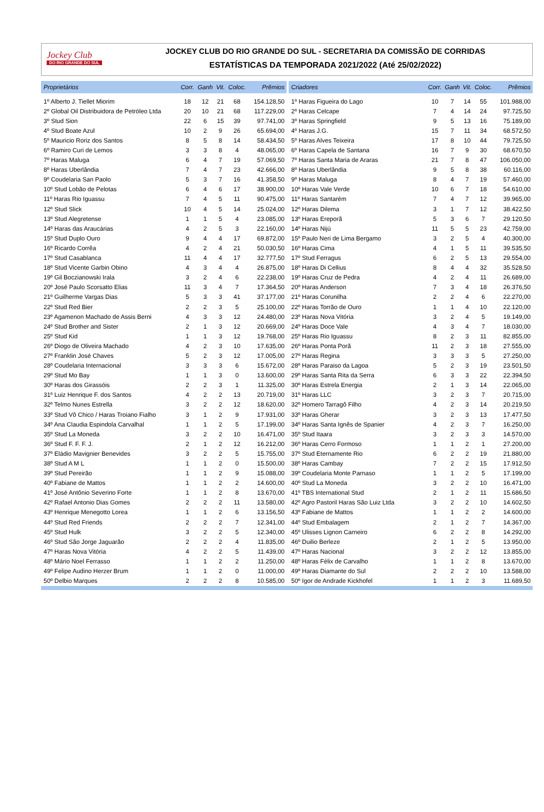Jockey Club
DO RIO GRANDE DO SUL
JOCKEY CLUB DO RIO GRANDE DO SUL - SECRETARIA DA COMISSÃO DE CORRIDAS
ESTATÍSTICAS DA TEMPORADA 2021/2022 (Até 25/02/2022)
| Proprietários | Corr. | Ganh | Vit. | Coloc. | Prêmios |
| --- | --- | --- | --- | --- | --- |
| 1º Alberto J. Tiellet Miorim | 18 | 12 | 21 | 68 | 154.128,50 |
| 2º Global Oil Distribuidora de Petróleo Ltda | 20 | 10 | 21 | 68 | 117.229,00 |
| 3º Stud Sion | 22 | 6 | 15 | 39 | 97.741,00 |
| 4º Stud Boate Azul | 10 | 2 | 9 | 26 | 65.694,00 |
| 5º Mauricio Roriz dos Santos | 8 | 5 | 8 | 14 | 58.434,50 |
| 6º Ramiro Curi de Lemos | 3 | 3 | 8 | 4 | 48.065,00 |
| 7º Haras Maluga | 6 | 4 | 7 | 19 | 57.069,50 |
| 8º Haras Uberlândia | 7 | 4 | 7 | 23 | 42.666,00 |
| 9º Coudelaria San Paolo | 5 | 3 | 7 | 16 | 41.358,50 |
| 10º Stud Lobão de Pelotas | 6 | 4 | 6 | 17 | 38.900,00 |
| 11º Haras Rio Iguassu | 7 | 4 | 5 | 11 | 90.475,00 |
| 12º Stud Slick | 10 | 4 | 5 | 14 | 25.024,00 |
| 13º Stud Alegretense | 1 | 1 | 5 | 4 | 23.085,00 |
| 14º Haras das Araucárias | 4 | 2 | 5 | 3 | 22.160,00 |
| 15º Stud Duplo Ouro | 9 | 4 | 4 | 17 | 69.872,00 |
| 16º Ricardo Corrêa | 4 | 2 | 4 | 21 | 50.030,50 |
| 17º Stud Casablanca | 11 | 4 | 4 | 17 | 32.777,50 |
| 18º Stud Vicente Garbin Obino | 4 | 3 | 4 | 4 | 26.875,00 |
| 19º Gil Boczianowski Irala | 3 | 2 | 4 | 6 | 22.238,00 |
| 20º José Paulo Scorsatto Elias | 11 | 3 | 4 | 7 | 17.364,50 |
| 21º Guilherme Vargas Dias | 5 | 3 | 3 | 41 | 37.177,00 |
| 22º Stud Red Bier | 2 | 2 | 3 | 5 | 25.100,00 |
| 23º Agamenon Machado de Assis Berni | 4 | 3 | 3 | 12 | 24.480,00 |
| 24º Stud Brother and Sister | 2 | 1 | 3 | 12 | 20.669,00 |
| 25º Stud Kid | 1 | 1 | 3 | 12 | 19.768,00 |
| 26º Diogo de Oliveira Machado | 4 | 2 | 3 | 10 | 17.635,00 |
| 27º Franklin José Chaves | 5 | 2 | 3 | 12 | 17.005,00 |
| 28º Coudelaria Internacional | 3 | 3 | 3 | 6 | 15.672,00 |
| 29º Stud Mo Bay | 1 | 1 | 3 | 0 | 13.600,00 |
| 30º Haras dos Girassóis | 2 | 2 | 3 | 1 | 11.325,00 |
| 31º Luiz Henrique F. dos Santos | 4 | 2 | 2 | 13 | 20.719,00 |
| 32º Telmo Nunes Estrella | 3 | 2 | 2 | 12 | 18.620,00 |
| 33º Stud Vô Chico / Haras Troiano Fialho | 3 | 1 | 2 | 9 | 17.931,00 |
| 34º Ana Claudia Espindola Carvalhal | 1 | 1 | 2 | 5 | 17.199,00 |
| 35º Stud La Moneda | 3 | 2 | 2 | 10 | 16.471,00 |
| 36º Stud F. F. F. J. | 2 | 1 | 2 | 12 | 16.212,00 |
| 37º Eládio Mavignier Benevides | 3 | 2 | 2 | 5 | 15.755,00 |
| 38º Stud A M L | 1 | 1 | 2 | 0 | 15.500,00 |
| 39º Stud Pereirão | 1 | 1 | 2 | 9 | 15.088,00 |
| 40º Fabiane de Mattos | 1 | 1 | 2 | 2 | 14.600,00 |
| 41º José Antônio Severino Forte | 1 | 1 | 2 | 8 | 13.670,00 |
| 42º Rafael Antonio Dias Gomes | 2 | 2 | 2 | 11 | 13.580,00 |
| 43º Henrique Menegotto Lorea | 1 | 1 | 2 | 6 | 13.156,50 |
| 44º Stud Red Friends | 2 | 2 | 2 | 7 | 12.341,00 |
| 45º Stud Hulk | 3 | 2 | 2 | 5 | 12.340,00 |
| 46º Stud São Jorge Jaguarão | 2 | 2 | 2 | 4 | 11.835,00 |
| 47º Haras Nova Vitória | 4 | 2 | 2 | 5 | 11.439,00 |
| 48º Mário Noel Ferrasso | 1 | 1 | 2 | 2 | 11.250,00 |
| 49º Felipe Audino Herzer Brum | 1 | 1 | 2 | 0 | 11.000,00 |
| 50º Delbio Marques | 2 | 2 | 2 | 8 | 10.585,00 |
| Criadores | Corr. | Ganh | Vit. | Coloc. | Prêmios |
| --- | --- | --- | --- | --- | --- |
| 1º Haras Figueira do Lago | 10 | 7 | 14 | 55 | 101.988,00 |
| 2º Haras Celcape | 7 | 4 | 14 | 24 | 97.725,50 |
| 3º Haras Springfield | 9 | 5 | 13 | 16 | 75.189,00 |
| 4º Haras J.G. | 15 | 7 | 11 | 34 | 68.572,50 |
| 5º Haras Alves Teixeira | 17 | 8 | 10 | 44 | 79.725,50 |
| 6º Haras Capela de Santana | 16 | 7 | 9 | 30 | 68.670,50 |
| 7º Haras Santa Maria de Araras | 21 | 7 | 8 | 47 | 106.050,00 |
| 8º Haras Uberlândia | 9 | 5 | 8 | 38 | 60.116,00 |
| 9º Haras Maluga | 8 | 4 | 7 | 19 | 57.460,00 |
| 10º Haras Vale Verde | 10 | 6 | 7 | 18 | 54.610,00 |
| 11º Haras Santarém | 7 | 4 | 7 | 12 | 39.965,00 |
| 12º Haras Dilema | 3 | 1 | 7 | 12 | 38.422,50 |
| 13º Haras Ereporã | 5 | 3 | 6 | 7 | 29.120,50 |
| 14º Haras Nijú | 11 | 5 | 5 | 23 | 42.759,00 |
| 15º Paulo Neri de Lima Bergamo | 3 | 2 | 5 | 4 | 40.300,00 |
| 16º Haras Cima | 4 | 1 | 5 | 11 | 39.535,50 |
| 17º Stud Ferragus | 6 | 2 | 5 | 13 | 29.554,00 |
| 18º Haras Di Cellius | 8 | 4 | 4 | 32 | 35.528,50 |
| 19º Haras Cruz de Pedra | 4 | 2 | 4 | 11 | 26.689,00 |
| 20º Haras Anderson | 7 | 3 | 4 | 18 | 26.376,50 |
| 21º Haras Corunilha | 2 | 2 | 4 | 6 | 22.270,00 |
| 22º Haras Torrão de Ouro | 1 | 1 | 4 | 10 | 22.120,00 |
| 23º Haras Nova Vitória | 3 | 2 | 4 | 5 | 19.149,00 |
| 24º Haras Doce Vale | 4 | 3 | 4 | 7 | 18.030,00 |
| 25º Haras Rio Iguassu | 8 | 2 | 3 | 11 | 82.855,00 |
| 26º Haras Ponta Porã | 11 | 2 | 3 | 18 | 27.555,00 |
| 27º Haras Regina | 3 | 3 | 3 | 5 | 27.250,00 |
| 28º Haras Paraiso da Lagoa | 5 | 2 | 3 | 19 | 23.501,50 |
| 29º Haras Santa Rita da Serra | 6 | 3 | 3 | 22 | 22.394,50 |
| 30º Haras Estrela Energia | 2 | 1 | 3 | 14 | 22.065,00 |
| 31º Haras LLC | 3 | 2 | 3 | 7 | 20.715,00 |
| 32º Homero Tarragô Filho | 4 | 2 | 3 | 14 | 20.219,50 |
| 33º Haras Gherar | 3 | 2 | 3 | 13 | 17.477,50 |
| 34º Haras Santa Ignês de Spanier | 4 | 2 | 3 | 7 | 16.250,00 |
| 35º Stud Itaara | 3 | 2 | 3 | 3 | 14.570,00 |
| 36º Haras Cerro Formoso | 1 | 1 | 2 | 1 | 27.200,00 |
| 37º Stud Eternamente Rio | 6 | 2 | 2 | 19 | 21.880,00 |
| 38º Haras Cambay | 7 | 2 | 2 | 15 | 17.912,50 |
| 39º Coudelaria Monte Parnaso | 1 | 1 | 2 | 5 | 17.199,00 |
| 40º Stud La Moneda | 3 | 2 | 2 | 10 | 16.471,00 |
| 41º TBS International Stud | 2 | 1 | 2 | 11 | 15.686,50 |
| 42º Agro Pastoril Haras São Luiz Ltda | 3 | 2 | 2 | 10 | 14.602,50 |
| 43º Fabiane de Mattos | 1 | 1 | 2 | 2 | 14.600,00 |
| 44º Stud Embalagem | 2 | 1 | 2 | 7 | 14.367,00 |
| 45º Ulisses Lignon Carneiro | 6 | 2 | 2 | 8 | 14.292,00 |
| 46º Duilio Berleze | 2 | 1 | 2 | 5 | 13.950,00 |
| 47º Haras Nacional | 3 | 2 | 2 | 12 | 13.855,00 |
| 48º Haras Félix de Carvalho | 1 | 1 | 2 | 8 | 13.670,00 |
| 49º Haras Diamante do Sul | 2 | 2 | 2 | 10 | 13.588,00 |
| 50º Igor de Andrade Kickhofel | 1 | 1 | 2 | 3 | 11.689,50 |